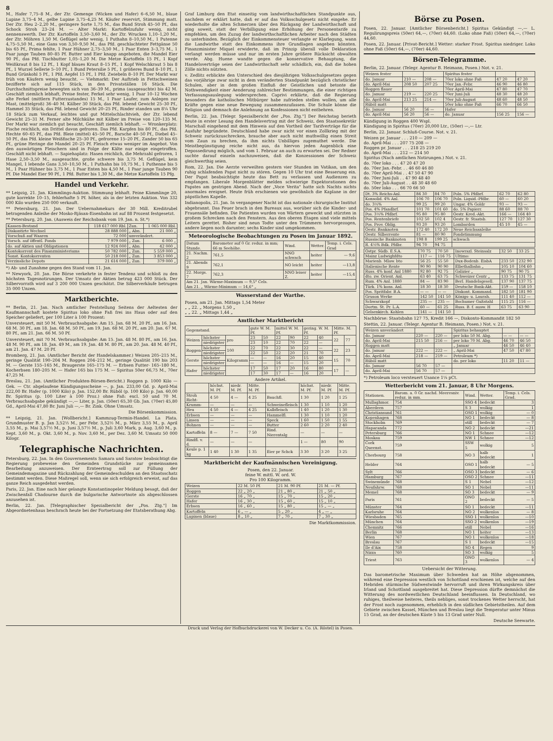8
M., Hafer 7,75–8 M., der Ztr. Gemenge (Wicken und Hafer) 6–6,50 M., blaue Lupine 3,75–4 M., gelbe Lupine 3,75–4,25 M. Käufer reservirt, Stimmung matt. Der Ztr. Heu 2–2,20 M., geringere Sorte 1,75 M., das Bund Stroh 45–50 Pf., das Schock Stroh 23–24 M. — Alter Markt: Kartoffelzufuhr wenig, nicht nennenswerth. Der Ztr. Kartoffeln 3,50–3,60 M., der Ztr. Wrucken 1,10–1,20 M., der Ztr. Möhren 1,50 M. Geflügel sehr wenig, 1 Puthahn 8–10,50 M., 1 Putenne 4,75–5,50 M., eine Gans von 3,50–9,50 M., das Pfd. geschlachteter Fettgänse 50 bis 65 Pf., Prima fehlte, 1 Paar Hühner 2,75–3,50 M., 1 Paar Enten 3–3,75 M., 1 Paar junge Tauben 80–85 Pf. Butter und Eier knapp angeboten, die Mandel Eier 90 Pf., das Pfd. Tischbutter 1,05–1,20 M. Die Metze Kartoffeln 15 Pf., 1 Kopf Weißkraut 8 bis 12 Pf., 1 Kopf blaues Kraut 8–15 Pf., 1 Kopf Welschkraut 5 bis 8 Pf., 1 Wurzel Sellerie 5–10 Pf., 1 Bund Petersilie 5 Pf., 1 größeres Bund 8–10 Pf., 1 Bund Grünkohl 5 Pf., 1 Pfd. Aepfel 15 Pf., 1 Pfd. Zwiebeln 8–10 Pf. Der Markt war früh von Käufern wenig besucht. — Viehmarkt: Der Auftrieb in Fettschweinen bezifferte sich auf 115 Stück, in den Privatställen 16 Stück. Die Durchschnittspreise bewegten sich von 36–39 M., prima (ausgesuchte) bis 42 M. Geschäft ziemlich lebhaft, Preise fester, Ferkel sehr wenig, 1 Paar 10–12 Wochen alte Ferkel (mittlern Futterzustandes) 15 M., 1 Paar Laufer, zum Anlegen zur Mast, (mittelgroß) 36–40 M. Kälber 30 Stück, das Pfd. lebend Gewicht 25–30 Pf., Hammel 35 Stück, das Pfd. lebend Gewicht 20–25 Pf., Rinder standen um 8¼ Uhr 18 Stück zum Verkauf, leichtes und gut Mittelschlachtvieh, der Ztr. lebend Gewicht 25–31 M. Ferner alte Milchkühe mit Kälber im Preise von 120–135 M. Der Markt war ziemlich gut besucht, Geschäft ziemlich lebhaft. — Wronkerplatz: Fische reichlich, ein Drittel davon gefroren. Das Pfd. Karpfen bis 80 Pf., das Pfd. Hechte 60–65 Pf., das Pfd. Bleie (mittel) 45–50 Pf., Barsche 40–50 Pf., Diebel 45–50 Pf., das Pfd. kleine Weißfische 25–30 Pf., gefrorene 15–20 Pf., Zander 50 bis 65 Pf., grüne Heringe die Mandel 20–25 Pf. Fleisch etwas weniger im Angebot. Von den auswärtigen Fleischern sind in Folge der Kälte nur einige eingetroffen. Geschäft nicht lebhaft. — Sapiehaplatz: Hasen reichlich, die Mehrzahl gefroren, 1 Hase 2,50–3,50 M., ausgesuchte, große schwere bis 3,75 M. Geflügel, kein Mangel, 1 lebende Gans 3,50–10,50 M., 1 Puthahn bis 10,75 M., 1 Puthenne bis 5 M., 1 Paar Hühner bis 3,75 M., 1 Paar Enten bis 4,50 M., 1 Paar junge Tauben 90 Pf. Die Mandel Eier 90 Pf., 1 Pfd. Butter bis 1,30 M., die Metze Kartoffeln 15 Pfg.
Handel und Verkehr.
** Leipzig, 21. Jan. Kämmlings-Auktion. Stimmung lebhaft. Feine Kämmlinge 20, gute korrekte 10–15, fehlerhafte 5 Pf. höher, als in der letzten Auktion. Von 332 000 Kilo wurden 250 000 verkauft.
** Petersburg, 21. Jan. Der Uebernahmekurs der 30 Mill. Kreditrubel betragenden Anleihe der Mosko-Rjäsan-Eisenbahn ist auf 88 Prozent festgesetzt.
** Petersburg, 20. Jan. (Ausweis der Reichsbank vom 19. Jan. n. St.*)
| Kassen-Bestand | 118 617 000 Rbl. | Zun. | 1 065 000 Rbl. |
| Diskontirte Wechsel | 28 888 000 | „ Abn. | 21 000 „ |
| Vorschuß auf Waaren | 72 000 | unverändert. | |
| Vorsch. auf öffentl. Fonds | 7 979 000 | „ Zun. | 6 000 „ |
| do. auf Aktien und Obligationen | 12 924 000 | „ Abn. | 42 000 „ |
| Kontokorrent des Finanzministeriums | 50 782 000 | „ Zun. | 5 559 000 „ |
| Sonst. Kontokorrenten | 50 218 000 | „ Zun. | 3 853 000 „ |
| Verzinsliche Depots | 21 614 000 | „ Zun. | 379 000 „ |
*) Ab- und Zunahme gegen den Stand vom 11. Jan.
** Newyork, 20. Jan. Die Börse verkehrte in fester Tendenz und schloß zu den höchsten Tagesnotirungen. Der Umsatz der Aktien betrug 423 000 Stück. Der Silbervorrath wird auf 3 200 000 Unzen geschätzt. Die Silberverkäufe betrugen 35 000 Unzen.
Marktberichte.
** Berlin, 21. Jan. Nach amtlicher Feststellung Seitens der Aeltesten der Kaufmannschaft kostete Spiritus loko ohne Faß frei ins Haus oder auf den Speicher geliefert, per 100 Liter à 100 Prozent:
Unversteuert, mit 50 M. Verbrauchsabgabe: Am 15. Jan. 68 M. 20 Pf., am 16. Jan. 68 M. 30 Pf., am 18. Jan. 68 M. 50 Pf., am 19. Jan. 68 M. 20 Pf., am 20. Jan. 67 M. 80 Pf., am 21. Jan. 66 M. 50 Pf.
Unversteuert, mit 70 M. Verbrauchsabgabe: Am 15. Jan. 48 M. 80 Pf., am 16. Jan. 48 M. 90 Pf., am 18. Jan. 49 M., am 19. Jan. 48 M. 80 Pf., am 20. Jan. 48 M. 40 Pf., am 21. Jan. 47 M. 20 Pf.
Bromberg, 21. Jan. (Amtlicher Bericht der Handelskammer.) Weizen 205–215 M., geringe Qualität 190–204 M. Roggen 204–212 M., geringe Qualität 190 bis 203 M. — Gerste 155–165 M., Braugerste 165–175 M. — Erbsen Futter- 165–180 M., Kocherbsen 180–205 M. — Hafer 165 bis 175 M. — Spiritus 50er 66,75 M., 70er 47,25 M.
Breslau, 21. Jan. (Amtlicher Produkten-Börsen-Bericht.) Roggen p. 1000 Kilo — Gek. — Ctr. abgelaufene Kündigungsscheine —, p. Jan. 233,00 Gd. p. April-Mai 222,00 Br. Hafer (p. 1000 Kilo) p. Jan. 152,00 Br. Rüböl (p. 100 Kilo) p. Jan. 60,00 Br. Spiritus (p. 100 Liter à 100 Proz.) ohne Faß: excl. 50 und 70 M. Verbrauchsabgabe gekündigt —,— Liter, p. Jan. (50er) 65,30 Gb. Jan. (70er) 45,80 Gd., April-Mai 47,80 Br. Juni Juli —,— Br. Zink. Ohne Umsatz.
Die Börsenkommission.
** Leipzig, 21. Jan. [Wollbericht.] Kammzug-Termin-Handel. La Plata. Grundmuster B. p. Jan 3,52½ M., per Febr. 3,52½ M., p. März 3,55 M., p. April 3,55 M., p. Mai 3,57½ M., p. Juni 3,57½ M., p. Juli 3,60 Mark, p. Aug. 3,60 M., p. Sept. 3,60 M., p. Okt. 3,60 M., p. Nov. 3,60 M., per Dez. 3,60 M. Umsatz 50 000 Kilogr.
Telegraphische Nachrichten.
Petersburg, 22. Jan. In den Gouvernements Samara und Saratow beabsichtigt die Regierung probeweise den Gemeinden Grundstücke zur gemeinsamen Bearbeitung anzuweisen. Der Ernteertrag soll zur Füllung der Gemeindemagazine und Rückzahlung der Gemeindeschulden an den Staatsschatz bestimmt werden. Diese Maßregel soll, wenn sie sich erfolgreich erweist, auf das ganze Reich ausgedehnt werden.
Paris, 22. Jan. Eine nach hier gelangte Konstantinopeler Meldung besagt, daß der Zwischenfall Chadourne durch die bulgarische Antwortnote als abgeschlossen anzusehen ist.
Berlin, 22. Jan. [Telegraphischer Spezialbericht der „Pos. Ztg."] Im Abgeordnetenhaus beschrach heute bei der Fortsetzung der Etatsberathung Abg.
Graf Limburg den Etat einseitig vom landwirthschaftlichen Standpunkte aus, nachdem er erklärt hatte, daß er auf das Volksschulgesetz nicht eingehe. Er wiederholte die alten Schmerzen über den Rückgang der Landwirthschaft und ging soweit, statt der Verbilligung eine Erhöhung der Personentarife zu empfehlen, um den Zuzug der landwirthschaftlichen Arbeiter nach den Städten zu unterbinden. Bezüglich der Einkommensteuer verlangte er Klarlegung, wann die Landwirthe statt des Einkommens ihre Grundlagen angeben könnten. Finanzminister Miquel erwiderte, daß im Prinzip überall volle Deklaration verlangt werden müsse und nur im ersten Jahre größere Rücksicht obwalten werde. Abg. Huene wandte gegen die konservative Behauptung, die Handelsverträge seien der Landwirthschaft sehr schädlich, ein, daß die hohen Zölle nichts nützten.
v. Zedlitz erblickte den Unterschied des diesjährigen Volksschulgesetzes gegen das vorjährige zwar nicht in dem veränderten Standpunkt bezüglich christlicher Schulen, aber in dem großen Einfluß der Geistlichen und betonte die Nothwendigkeit einer Aenderung zahlreicher Bestimmungen, die einer richtigen Verfassungsauslegung widersprechen. Caprivi erklärte, daß die Regierung besonders die katholischen Mitbürger habe zufrieden stellen wollen, um alle Kräfte gegen eine neue Bewegung zusammenzufassen. Die Schule könne die Religion und demnach die Anlehnung an Konfessionen nicht entbehren.
Berlin, 22. Jan. [Telegr. Spezialbericht der „Pos. Ztg."] Der Reichstag berieth heute in erster Lesung den Handelsvertrag mit der Schweiz, den Staatssekretär Marschall eingehend mit dem Hinweis auf den Vortheil der Tarifverträge für die Ausfuhr begründete. Deutschland habe zwar nicht vor einen Zollkrieg mit der Schweiz zurückzuschrecken, brauche aber auch nicht muthwillig einen Streit vom Zaun zu brechen, da ihm nichts Unbilliges zugemuthet werde. Die Meistbegünstigung reiche nicht aus, da hiervon jeden Augenblick eine Depossedirung möglich, und vom 1. Februar an auch zu erwarten sei. Der Redner suchte darauf einzeln nachzuweisen, daß die Konzessionen der Schweiz gleichwerthig seien.
Rom, 22. Jan. Die Aerzte verweilten gestern vier Stunden im Vatikan, um den ruhig schlafenden Papst nicht zu stören. Gegen 10 Uhr trat eine Besserung ein. Der Papst beabsichtigte heute das Bett zu verlassen und Audienzen zu empfangen. Liberale Morgenblätter melden schwierige Expektorationen des Papstes am gestrigen Abend. Nach der „Voce Verita" hatte sich Nachts nichts anormales ereignet. Heute früh erschienen wie gewöhnlich die Kaplane in der päpstlichen Kapelle.
Indianopolis, 21. Jan. In vergangener Nacht ist das nationale chirurgische Institut abgebrannt. Das Feuer brach in den Bureaux aus, worüber sich die Kinder- und Frauensäle befinden. Die Patienten wurden von Wärtern geweckt und stürzten in großem Schrecken nach den Fenstern. Aus den oberen Etagen sind viele mittels Leitern gerettet. Bisher sind neun Todte unter den Trümmern hervorgezogen, andere liegen noch darunter; sechs Kinder sind umgekommen.
Meteorologische Beobachtungen zu Posen im Januar 1892.
| Datum Stunde. | Barometer auf 0 Gr. reduz. in mm; 66 m Seehöhe. | Wind. | Wetter. | Temp. i. Cels. Grad |
| --- | --- | --- | --- | --- |
| 21. Nachm. 2 | 761,5 | NNO schwach | heiter | — 9,6 |
| 21. Abends 9 | 762,1 | NO leicht | heiter | —13,8 |
| 22. Morgs. 7 | 762,3 | NNO leiser Z. | heiter | —15,4 |
| Am 21. Jan. Wärme-Maximum — 9,5° Cels. Am 21. „ Wärme-Minimum — 14,6° „ | | | | |
Wasserstand der Warthe.
Posen, am 21. Jan. Mittags 1,54 Meter
„ „ 22. „ Morgens 1,50 „
„ „ 22. „ Mittags 1,44 „
Amtlicher Marktbericht
| Gegenstand. | | | gute W. M. Pf. | | mittel W. M. Pf. | | gering. W. M. Pf. | | Mitte. M. Pf. | |
| --- | --- | --- | --- | --- | --- | --- | --- | --- | --- | --- |
| Weizen | höchster | pro | 23 | 50 | 22 | 90 | 22 | 40 | 22 | 77 |
| | niedrigster | | 23 | 10 | 22 | 70 | 22 | — | | |
| Roggen | höchster | 100 | 22 | 70 | 22 | 30 | 22 | — | 22 | 23 |
| | niedrigster | | 22 | 50 | 22 | 20 | 21 | 70 | | |
| Gerste | höchster | Kilogramm | — | — | 16 | 20 | 15 | 40 | 15 | 70 |
| | niedrigster | | — | — | 16 | — | 15 | 20 | | |
| Hafer | höchster | | 17 | 50 | 17 | 20 | 16 | 80 | 17 | — |
| | niedrigster | | 17 | 30 | 17 | — | 16 | 20 | | |
Andere Artikel.
| | höchst. M. Pf. | niedr. M. Pf. | Mitte. M. Pf. | | höchst. M. Pf. | niedr. M. Pf. | Mitte. M. Pf. |
| --- | --- | --- | --- | --- | --- | --- | --- |
| Stroh Richt- | 4 50 | 4 — | 4 25 | Bauchfl. | 1 30 | 1 20 | 1 25 |
| Krumm- | — | — | — | Schweinefleisch | 1 30 | 1 10 | 1 20 |
| Heu | 4 50 | 4 — | 4 25 | Kalbfleisch | 1 40 | 1 20 | 1 30 |
| Erbsen | — | — | — | Hammelfl. | 1 30 | 1 10 | 1 20 |
| Linsen | — | — | — | Speck | 1 60 | 1 50 | 1 55 |
| Bohnen | — | — | — | Butter | 2 60 | 2 20 | 2 40 |
| Kartoffeln | 8 — | 7 — | 7 50 | Rind. Nierentalg | — | — | — |
| Rindfl. v. d. | — | — | — | | 1 — | 80 | 90 |
| Keule p. 1 kg | 1 40 | 1 30 | 1 35 | Eier pr Schck | 3 30 | 3 20 | 3 25 |
Marktbericht der Kaufmännischen Vereinigung.
Posen, den 22. Januar.
feine W. mittl. W. ord. W.
Pro 100 Kilogramm.
| Weizen | 22 M. 50 Pf. | 21 M. 90 Pf. | 21 M. — Pf. |
| Roggen | 22 „ 20 „ | 21 „ 80 „ | 21 „ 50 „ |
| Gerste | 16 „ 70 „ | 15 „ 70 „ | 15 „ 20 „ |
| Hafer | 16 „ 30 „ | 15 „ 60 „ | 15 „ 10 „ |
| Erbsen | 16 „ 60 „ | 15 „ 80 „ | 15 „ — „ |
| Kartoffeln | 6 „ — „ | 5 „ 20 „ | 4 „ — „ |
| Lupinen (blaue) | 8 „ 10 „ | 7 „ 70 „ | 7 „ 30 „ |
Die Marktkommission.
Börse zu Posen.
Posen, 22. Januar. [Amtlicher Börsenbericht.] Spiritus Gekündigt —,— L. Regulirungspreis (50er) 64,—, (70er) 44,60. (Loko ohne Faß) (50er) 64,—, (70er) 44,60.
Posen, 22. Januar. [Privat-Bericht.] Wetter: starker Frost. Spiritus niedriger. Loko ohne Faß (50er) 64,—, (70er) 44,60.
Börsen-Telegramme.
Berlin, 22. Januar. (Telegr. Agentur B. Heimann, Posen.) Not. v. 21.
| Weizen fester | | | Spiritus fester | | |
| do. Januar | 210 — | 208 — | 70er loko ohne Faß | 47 20 | 47 20 |
| do. April-Mai | 208 50 | 207 25 | 70er Jan.-Febr. | 46 90 | 46 80 |
| Roggen flauer | | | 70er April-Mai | 47 80 | 47 70 |
| do. Januar | 219 — | 220 25 | 70er Juni-Juli | 48 30 | 48 20 |
| do. April-Mai | 213 25 | 214 — | 70er Juli-August | 48 60 | 48 50 |
| Rüböl matt | | | 50er loko ohne Faß | 66 70 | 66 50 |
| do. Januar | 56 20 | 56 — | Hafer | | |
| do. April-Mai | 56 20 | 56 — | do. Januar | 156 25 | 156 — |
Kündigung in Roggen 400 Wspl.
Kündigung in Spiritus (70er) 20,000 Ltr., (50er) —,— Ltr.
Berlin, 22. Januar. Schluß-Course. Not. v. 21.
Weizen pr. Januar . . . 210 — 209 —
do. April-Mai . . . 207 75 208 —
Roggen pr. Januar . . . 218 25 219 20
do. April-Mai . . . 212 — 214 50
Spiritus (Nach amtlichen Notirungen.) Not. v. 21.
do. 70er loko . . . 47 20 47 20
do. 70er Jan.-Febr. . . 46 60 46 80
do. 70er April-Mai . . 47 50 47 90
do. 70er Juni-Juli . . 47 90 48 40
do. 70er Juli-August . . 48 30 48 60
do. 50er loko . . . 66 70 66 50
| Dt. 3% Reichs-Anl. | 84 30 | 84 70 | Poln. 5% Pfdbrf. | 62 70 | 62 80 |
| Konsolid. 4% Anl. | 106 70 | 106 70 | Poln. Liquid.-Pfdbr. | 60 — | 60 20 |
| do. 3½% | 99 25 | 99 20 | Ungar. 4% Goldr | 93 — | 93 — |
| Pos. 4% Pfandbrf. | 101 70 | 101 60 | do. 5% Papierr. | 88 60 | 88 70 |
| Pos. 3½% Pfdbrf. | 95 80 | 95 80 | Oestr. Kred.-Akt. | 166 — | 164 40 |
| Pos. Rentenbriefe | 102 50 | 102 4 | Oestr. fr. Staatsb. | 127 70 | 127 30 |
| Pos. Prov. Oblig. | 93 20 | 93 20 | Lombarden | 45 10 | 45 — |
| Oestr. Banknoten | 172 40 | 172 20 | Neue Reichsanleihe | | |
| Oestr. Silberrente | 81 — | 80 90 | Fondstimmung | | |
| Russische Banknoten | 198 8 | 199 25 | schwach | | |
| R. 4½% Bdk. Pfdbr. | 94 70 | 94 75 | | | |
| Ostpr. Südb. E.S.A. | 70 75 | 70 50 | Inowrazl. Steinsalz | 32 50 | 33 25 |
| Mainz Ludwighfdto | 117 — | 116 75 | Ultimo: | | |
| Marienb. Mlaw. bto | 56 25 | 55 50 | Dux-Bodenb. EisbA | 233 50 | 232 90 |
| Italienische Rente | 90 90 | 90 90 | Elbethalbahn „ | 105 10 | 104 60 |
| Russ. 4% konf. Anl 1880 | 92 80 | 92 75 | Galizier „ | 90 75 | 90 75 |
| dto. zw. Orient. Anl. | 63 40 | 63 75 | Schweizer Centr „ | 133 75 | 131 75 |
| Rum. 4% Anl. 1880 | 84 — | 83 90 | Berl. Handelsgesell. | 137 90 | 137 75 |
| Türk. 1% kons. Anl. | 18 30 | 18 30 | Deutsche Bank-Akt. | 159 — | 158 10 |
| Pos. Spritfabr. B.A. | — — | — — | Diskont. Kommand. | 182 50 | 181 90 |
| Gruson Werke | 142 50 | 141 50 | Königs- u. Laurah. | 111 40 | 112 — |
| Schwarzkopf | 235 — | 235 — | Bochumer Gußstahl | 115 25 | 116 — |
| Dortm. St. Pr. L.A. | 60 — | 61 25 | Russ. B. f. ausw. H | 63 75 | 63 90 |
| Gelsenkirch. Kohlen | 141 — | 141 50 | | | |
Nachbörse: Staatsbahn 127 75, Kredit 166 —, Diskonto-Kommandit 182 50
Stettin, 22. Januar. (Telegr. Agentur B. Heimann, Posen.) Not. v. 21.
| Weizen unverändert | | | Spiritus behauptet | | |
| do. Januar | 220 — | 220 — | per loko 50 M. Abg. | — — | — — |
| do. April-Mai | 215 50 | 216 — | per loko 70 M. Abg. | 46 70 | 46 50 |
| Roggen matt | | | „ Januar | 46 50 | 46 40 |
| do. Januar | 222 — | 222 — | „ April-Mai | 47 50 | 47 80 |
| do. April-Mai | 218 — | 219 — | Petroleum *) | | |
| Rüböl matt | | | do. per loko | 11 20 | 11 — |
| do. Januar | 56 70 | 57 — | | | |
| do. April-Mai | 56 70 | 57 — | | | |
*) Petroleum loco versteuert Usance 1¼ pCt.
Wetterbericht vom 21. Januar, 8 Uhr Morgens.
| Stationen. | Barom. a. 0 Gr. nachd. Meeresniv. reduz. in mm. | Wind. | Wetter. | Temp. i. Cels. Grad. |
| --- | --- | --- | --- | --- |
| Mullaghmor. | 754 | SSO 4 | bedeckt | 3 |
| Aberdeen | 757 | S 3 | wolkig | 1 |
| Christiansund | 761 | OSO 1 | wolkig | — 0 |
| Kopenhagen | 768 | NO 1 | bedeckt | — 8 |
| Stockholm | 769 | still | bedeckt | — 7 |
| Haparanda | 772 | NO 2 | bedeckt | —21 |
| Petersburg | 766 | NO 1 | Schnee | —12 |
| Moskau | 759 | NW 1 | Schnee | —12 |
| Cork Queenst. | 759 | SSW 5 | wolkig | 5 |
| Cherbourg | 758 | NO 3 | halb bedeckt | 1 |
| Helder | 764 | OSO 1 | halb bedeckt | — 5 |
| Sylt | 766 | OSO 3 | bedeckt | — 6 |
| Hamburg | 767 | OSO 2 | Schnee | —11 |
| Swinemünde | 768 | S 1 | Nebel | —12 |
| Neufahrw. | 768 | SO 1 | Nebel | —11 |
| Memel | 768 | SO 3 | bedeckt | — 9 |
| Paris | 761 | ONO 2 | bedeckt | — 5 |
| Münster | 764 | SO 1 | bedeckt | —11 |
| Karlsruhe | 764 | NO 2 | wolkenlos | — 8 |
| Wiesbaden | 765 | SSO 1 | wolkenlos | —10 |
| München | 764 | SSO 2 | wolkenlos | —19 |
| Chemnitz | 766 | still | Nebel | —16 |
| Berlin | 768 | NO 1 | heiter | —13 |
| Wien | 767 | NO 1 | wolkenlos | —18 |
| Breslau | 767 | S 1 | bedeckt | —15 |
| Ile d'Aix | 758 | SO 4 | Regen | 9 |
| Nizza | 760 | SO 3 | wolkig | 5 |
| Triest | 763 | ONO 3 | wolkenlos | — 4 |
Uebersicht der Witterung.
Das barometrische Maximum über Schweden hat an Höhe abgenommen, während eine Depression westlich von Schottland erschienen ist, welche auf den Hebriden stürmische Südwestwinde hervorruft und ihren Wirkungskreis über Irland und Schottland ausgebreitet hat. Diese Depression dürfte demnächst die Witterung des nordwestlichen Deutschland beeinflussen. In Deutschland, wo ruhiges, theilweise heiteres, theils nebliges, sonst trockenes Wetter herrscht, hat der Frost noch zugenommen, erheblich in den südlichen Gebietstheilen. Auf dem Gebiete zwischen Kassel, München und Breslau liegt die Temperatur unter Minus 15 Grad, an der deutschen Küste 5 bis 13 Grad unter Null.
Deutsche Seewarte.
Druck und Verlag der Hofbuchdruckerei von W. Decker u. Co. (A. Röstel) in Posen.